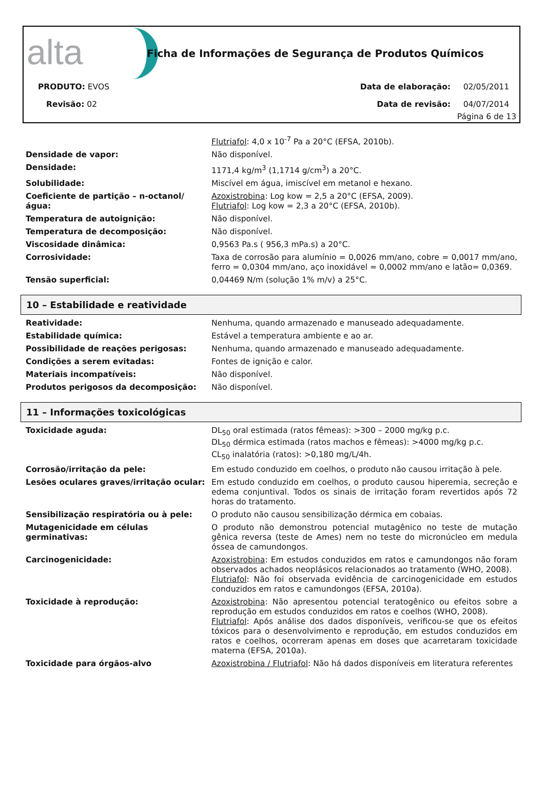alta
Ficha de Informações de Segurança de Produtos Químicos
PRODUTO: EVOS Data de elaboração: 02/05/2011
Revisão: 02 Data de revisão: 04/07/2014
Página 6 de 13
| | Flutriafol : 4,0 x 10<sup>-7</sup> Pa a 20°C (EFSA, 2010b). |
| Densidade de vapor: | Não disponível. |
| Densidade: | 1171,4 kg/m<sup>3</sup> (1,1714 g/cm<sup>3</sup>) a 20°C. |
| Solubilidade: | Miscível em água, imiscível em metanol e hexano. |
| Coeficiente de partição – n-octanol/ água: | Azoxistrobina : Log kow = 2,5 a 20°C (EFSA, 2009). Flutriafol : Log kow = 2,3 a 20°C (EFSA, 2010b). |
| Temperatura de autoignição: | Não disponível. |
| Temperatura de decomposição: | Não disponível. |
| Viscosidade dinâmica: | 0,9563 Pa.s ( 956,3 mPa.s) a 20°C. |
| Corrosividade: | Taxa de corrosão para alumínio = 0,0026 mm/ano, cobre = 0,0017 mm/ano, ferro = 0,0304 mm/ano, aço inoxidável = 0,0002 mm/ano e latão= 0,0369. |
| Tensão superficial: | 0,04469 N/m (solução 1% m/v) a 25°C. |
10 – Estabilidade e reatividade
| Reatividade: | Nenhuma, quando armazenado e manuseado adequadamente. |
| Estabilidade química: | Estável a temperatura ambiente e ao ar. |
| Possibilidade de reações perigosas: | Nenhuma, quando armazenado e manuseado adequadamente. |
| Condições a serem evitadas: | Fontes de ignição e calor. |
| Materiais incompatíveis: | Não disponível. |
| Produtos perigosos da decomposição: | Não disponível. |
11 – Informações toxicológicas
| Toxicidade aguda: | DL<sub>50</sub> oral estimada (ratos fêmeas): >300 – 2000 mg/kg p.c. DL<sub>50</sub> dérmica estimada (ratos machos e fêmeas): >4000 mg/kg p.c. CL<sub>50</sub> inalatória (ratos): >0,180 mg/L/4h. |
| Corrosão/irritação da pele: | Em estudo conduzido em coelhos, o produto não causou irritação à pele. |
| Lesões oculares graves/irritação ocular: | Em estudo conduzido em coelhos, o produto causou hiperemia, secreção e edema conjuntival. Todos os sinais de irritação foram revertidos após 72 horas do tratamento. |
| Sensibilização respiratória ou à pele: | O produto não causou sensibilização dérmica em cobaias. |
| Mutagenicidade em células germinativas: | O produto não demonstrou potencial mutagênico no teste de mutação gênica reversa (teste de Ames) nem no teste do micronúcleo em medula óssea de camundongos. |
| Carcinogenicidade: | Azoxistrobina : Em estudos conduzidos em ratos e camundongos não foram observados achados neoplásicos relacionados ao tratamento (WHO, 2008). Flutriafol : Não foi observada evidência de carcinogenicidade em estudos conduzidos em ratos e camundongos (EFSA, 2010a). |
| Toxicidade à reprodução: | Azoxistrobina : Não apresentou potencial teratogênico ou efeitos sobre a reprodução em estudos conduzidos em ratos e coelhos (WHO, 2008). Flutriafol : Após análise dos dados disponíveis, verificou-se que os efeitos tóxicos para o desenvolvimento e reprodução, em estudos conduzidos em ratos e coelhos, ocorreram apenas em doses que acarretaram toxicidade materna (EFSA, 2010a). |
| Toxicidade para órgãos-alvo | Azoxistrobina / Flutriafol : Não há dados disponíveis em literatura referentes |